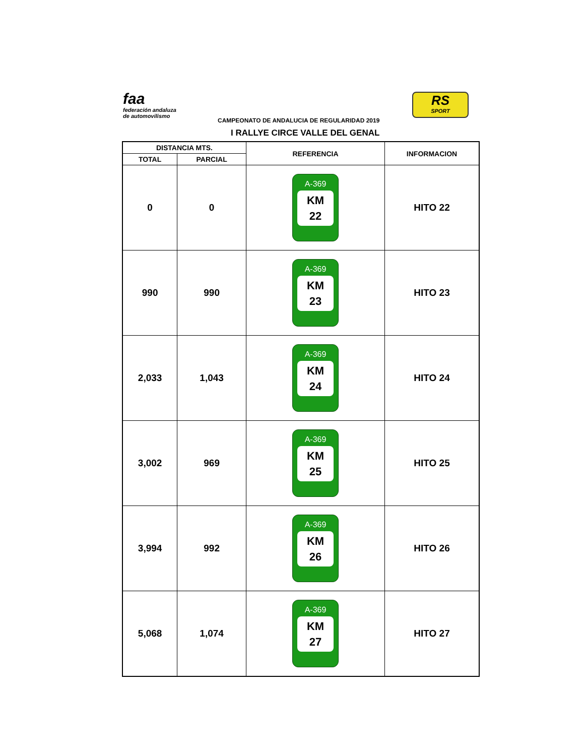faa
federación andaluza
de automovilismo
RS
SPORT
CAMPEONATO DE ANDALUCIA DE REGULARIDAD 2019
I RALLYE CIRCE VALLE DEL GENAL
| DISTANCIA MTS. | | REFERENCIA | INFORMACION |
| --- | --- | --- | --- |
| TOTAL | PARCIAL | | |
| 0 | 0 | A-369 KM 22 | HITO 22 |
| 990 | 990 | A-369 KM 23 | HITO 23 |
| 2,033 | 1,043 | A-369 KM 24 | HITO 24 |
| 3,002 | 969 | A-369 KM 25 | HITO 25 |
| 3,994 | 992 | A-369 KM 26 | HITO 26 |
| 5,068 | 1,074 | A-369 KM 27 | HITO 27 |